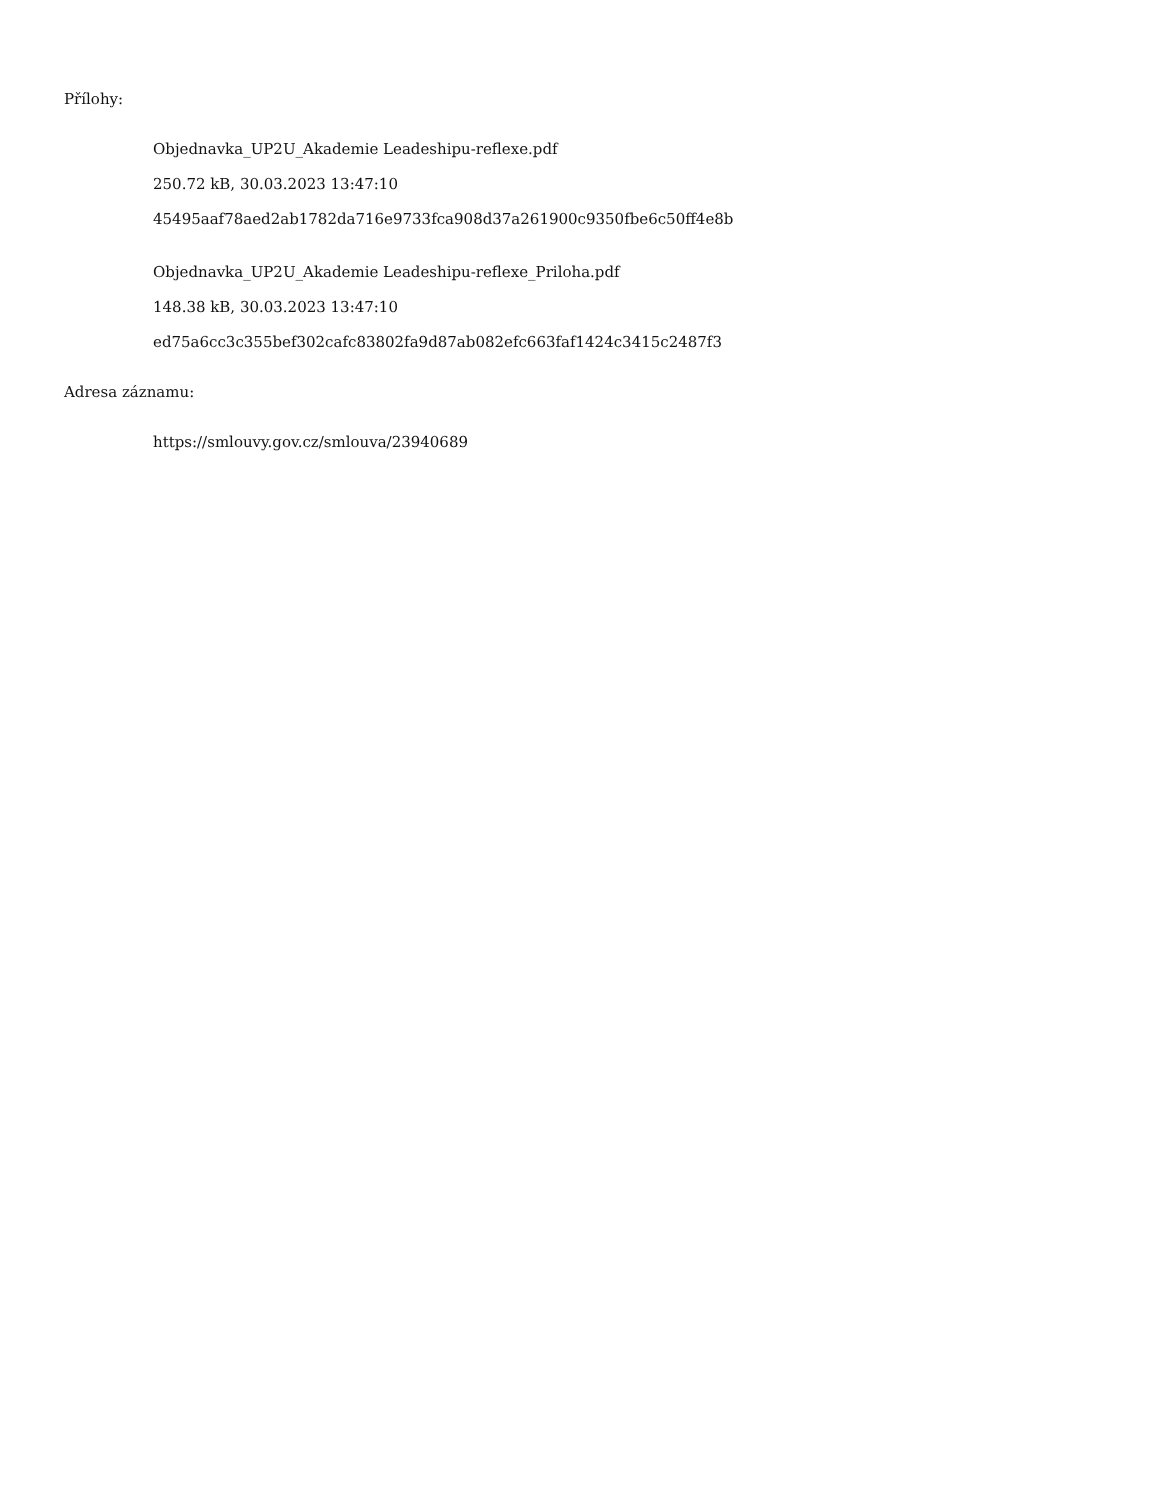Přílohy:
Objednavka_UP2U_Akademie Leadeshipu-reflexe.pdf
250.72 kB, 30.03.2023 13:47:10
45495aaf78aed2ab1782da716e9733fca908d37a261900c9350fbe6c50ff4e8b
Objednavka_UP2U_Akademie Leadeshipu-reflexe_Priloha.pdf
148.38 kB, 30.03.2023 13:47:10
ed75a6cc3c355bef302cafc83802fa9d87ab082efc663faf1424c3415c2487f3
Adresa záznamu:
https://smlouvy.gov.cz/smlouva/23940689